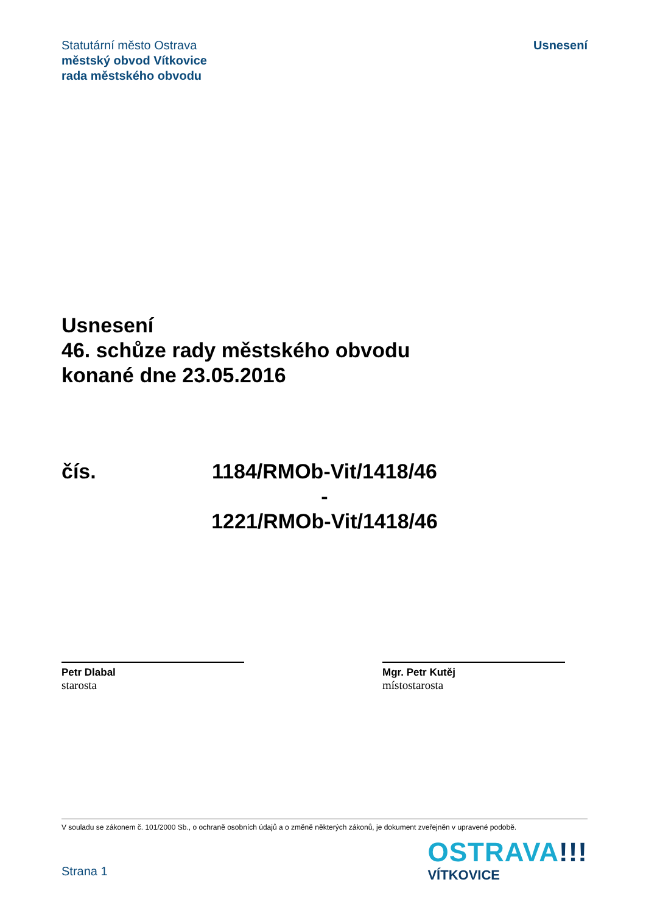Statutární město Ostrava
městský obvod Vítkovice
rada městského obvodu
Usnesení
Usnesení
46. schůze rady městského obvodu
konané dne 23.05.2016
čís. 1184/RMOb-Vit/1418/46
-
1221/RMOb-Vit/1418/46
Petr Dlabal
starosta
Mgr. Petr Kutěj
místostarosta
V souladu se zákonem č. 101/2000 Sb., o ochraně osobních údajů a o změně některých zákonů, je dokument zveřejněn v upravené podobě.
Strana 1
OSTRAVA!!!
VÍTKOVICE